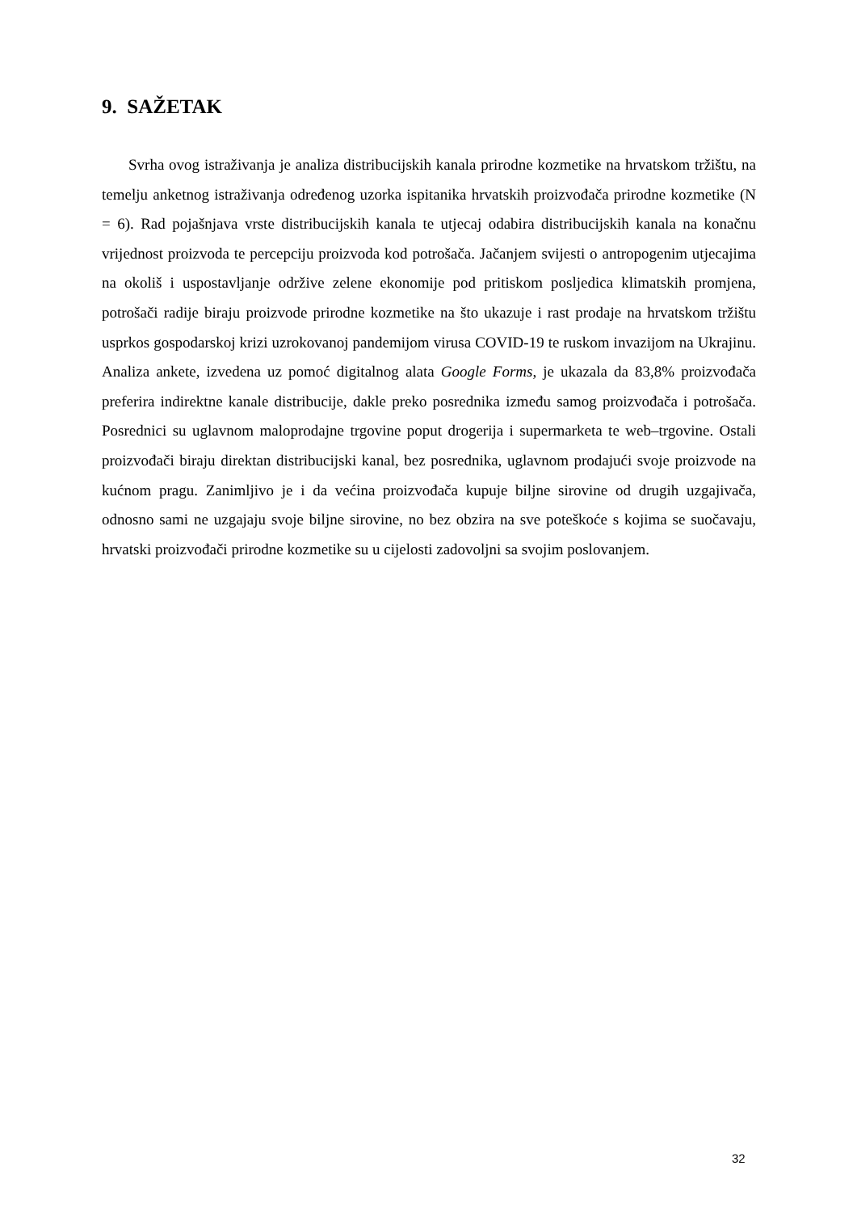9. SAŽETAK
Svrha ovog istraživanja je analiza distribucijskih kanala prirodne kozmetike na hrvatskom tržištu, na temelju anketnog istraživanja određenog uzorka ispitanika hrvatskih proizvođača prirodne kozmetike (N = 6). Rad pojašnjava vrste distribucijskih kanala te utjecaj odabira distribucijskih kanala na konačnu vrijednost proizvoda te percepciju proizvoda kod potrošača. Jačanjem svijesti o antropogenim utjecajima na okoliš i uspostavljanje održive zelene ekonomije pod pritiskom posljedica klimatskih promjena, potrošači radije biraju proizvode prirodne kozmetike na što ukazuje i rast prodaje na hrvatskom tržištu usprkos gospodarskoj krizi uzrokovanoj pandemijom virusa COVID-19 te ruskom invazijom na Ukrajinu. Analiza ankete, izvedena uz pomoć digitalnog alata Google Forms, je ukazala da 83,8% proizvođača preferira indirektne kanale distribucije, dakle preko posrednika između samog proizvođača i potrošača. Posrednici su uglavnom maloprodajne trgovine poput drogerija i supermarketa te web–trgovine. Ostali proizvođači biraju direktan distribucijski kanal, bez posrednika, uglavnom prodajući svoje proizvode na kućnom pragu. Zanimljivo je i da većina proizvođača kupuje biljne sirovine od drugih uzgajivača, odnosno sami ne uzgajaju svoje biljne sirovine, no bez obzira na sve poteškoće s kojima se suočavaju, hrvatski proizvođači prirodne kozmetike su u cijelosti zadovoljni sa svojim poslovanjem.
32